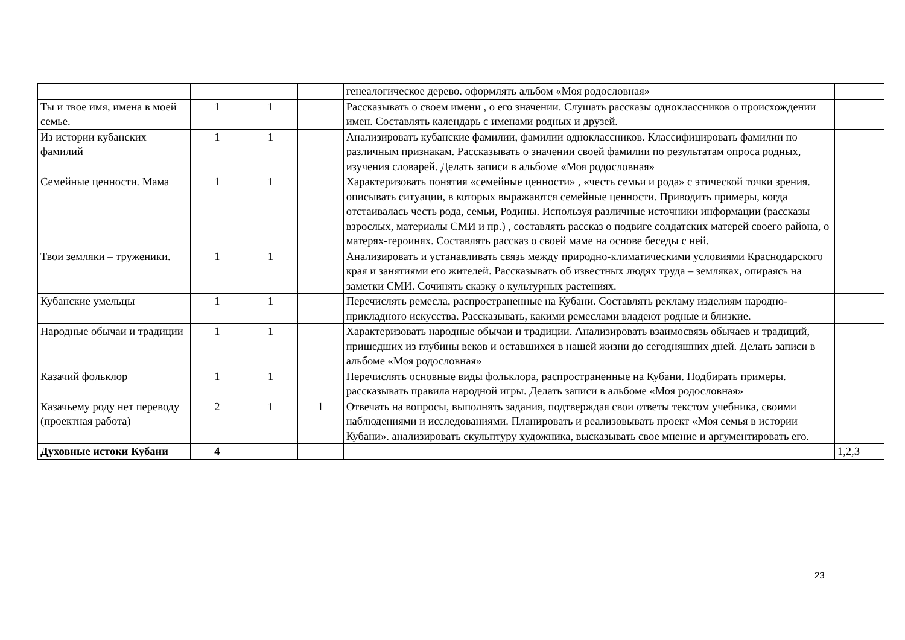| | | | | генеалогическое дерево. оформлять альбом «Моя родословная» | |
| Ты и твое имя, имена в моей семье. | 1 | 1 | | Рассказывать о своем имени , о его значении. Слушать рассказы одноклассников о происхождении имен. Составлять календарь с именами родных и друзей. | |
| Из истории кубанских фамилий | 1 | 1 | | Анализировать кубанские фамилии, фамилии одноклассников. Классифицировать фамилии по различным признакам. Рассказывать о значении своей фамилии по результатам опроса родных, изучения словарей. Делать записи в альбоме «Моя родословная» | |
| Семейные ценности. Мама | 1 | 1 | | Характеризовать понятия «семейные ценности» , «честь семьи и рода» с этической точки зрения. описывать ситуации, в которых выражаются семейные ценности. Приводить примеры, когда отстаивалась честь рода, семьи, Родины. Используя различные источники информации (рассказы взрослых, материалы СМИ и пр.) , составлять рассказ о подвиге солдатских матерей своего района, о матерях-героинях. Составлять рассказ о своей маме на основе беседы с ней. | |
| Твои земляки – труженики. | 1 | 1 | | Анализировать и устанавливать связь между природно-климатическими условиями Краснодарского края и занятиями его жителей. Рассказывать об известных людях труда – земляках, опираясь на заметки СМИ. Сочинять сказку о культурных растениях. | |
| Кубанские умельцы | 1 | 1 | | Перечислять ремесла, распространенные на Кубани. Составлять рекламу изделиям народно-прикладного искусства. Рассказывать, какими ремеслами владеют родные и близкие. | |
| Народные обычаи и традиции | 1 | 1 | | Характеризовать народные обычаи и традиции. Анализировать взаимосвязь обычаев и традиций, пришедших из глубины веков и оставшихся в нашей жизни до сегодняшних дней. Делать записи в альбоме «Моя родословная» | |
| Казачий фольклор | 1 | 1 | | Перечислять основные виды фольклора, распространенные на Кубани. Подбирать примеры. рассказывать правила народной игры. Делать записи в альбоме «Моя родословная» | |
| Казачьему роду нет переводу (проектная работа) | 2 | 1 | 1 | Отвечать на вопросы, выполнять задания, подтверждая свои ответы текстом учебника, своими наблюдениями и исследованиями. Планировать и реализовывать проект «Моя семья в истории Кубани». анализировать скульптуру художника, высказывать свое мнение и аргументировать его. | |
| Духовные истоки Кубани | 4 | | | | 1,2,3 |
23